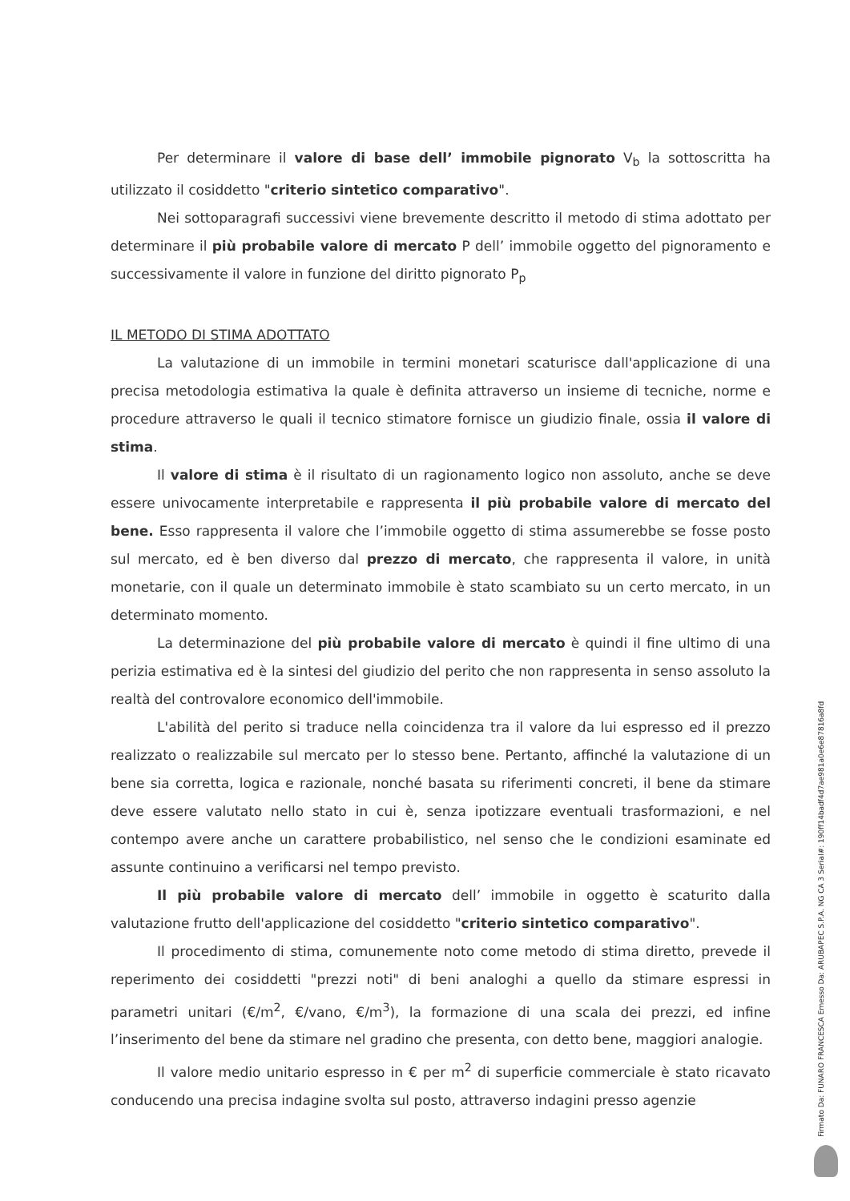Per determinare il valore di base dell’ immobile pignorato V<sub>b</sub> la sottoscritta ha utilizzato il cosiddetto "criterio sintetico comparativo".
Nei sottoparagrafi successivi viene brevemente descritto il metodo di stima adottato per determinare il più probabile valore di mercato P dell’ immobile oggetto del pignoramento e successivamente il valore in funzione del diritto pignorato P<sub>p</sub>
IL METODO DI STIMA ADOTTATO
La valutazione di un immobile in termini monetari scaturisce dall'applicazione di una precisa metodologia estimativa la quale è definita attraverso un insieme di tecniche, norme e procedure attraverso le quali il tecnico stimatore fornisce un giudizio finale, ossia il valore di stima.
Il valore di stima è il risultato di un ragionamento logico non assoluto, anche se deve essere univocamente interpretabile e rappresenta il più probabile valore di mercato del bene. Esso rappresenta il valore che l’immobile oggetto di stima assumerebbe se fosse posto sul mercato, ed è ben diverso dal prezzo di mercato, che rappresenta il valore, in unità monetarie, con il quale un determinato immobile è stato scambiato su un certo mercato, in un determinato momento.
La determinazione del più probabile valore di mercato è quindi il fine ultimo di una perizia estimativa ed è la sintesi del giudizio del perito che non rappresenta in senso assoluto la realtà del controvalore economico dell'immobile.
L'abilità del perito si traduce nella coincidenza tra il valore da lui espresso ed il prezzo realizzato o realizzabile sul mercato per lo stesso bene. Pertanto, affinché la valutazione di un bene sia corretta, logica e razionale, nonché basata su riferimenti concreti, il bene da stimare deve essere valutato nello stato in cui è, senza ipotizzare eventuali trasformazioni, e nel contempo avere anche un carattere probabilistico, nel senso che le condizioni esaminate ed assunte continuino a verificarsi nel tempo previsto.
Il più probabile valore di mercato dell’ immobile in oggetto è scaturito dalla valutazione frutto dell'applicazione del cosiddetto "criterio sintetico comparativo".
Il procedimento di stima, comunemente noto come metodo di stima diretto, prevede il reperimento dei cosiddetti "prezzi noti" di beni analoghi a quello da stimare espressi in parametri unitari (€/m<sup>2</sup>, €/vano, €/m<sup>3</sup>), la formazione di una scala dei prezzi, ed infine l’inserimento del bene da stimare nel gradino che presenta, con detto bene, maggiori analogie.
Il valore medio unitario espresso in € per m<sup>2</sup> di superficie commerciale è stato ricavato conducendo una precisa indagine svolta sul posto, attraverso indagini presso agenzie
Firmato Da: FUNARO FRANCESCA Emesso Da: ARUBAPEC S.P.A. NG CA 3 Serial#: 190ff14badf4d7ae981a0e6e87816a8fd